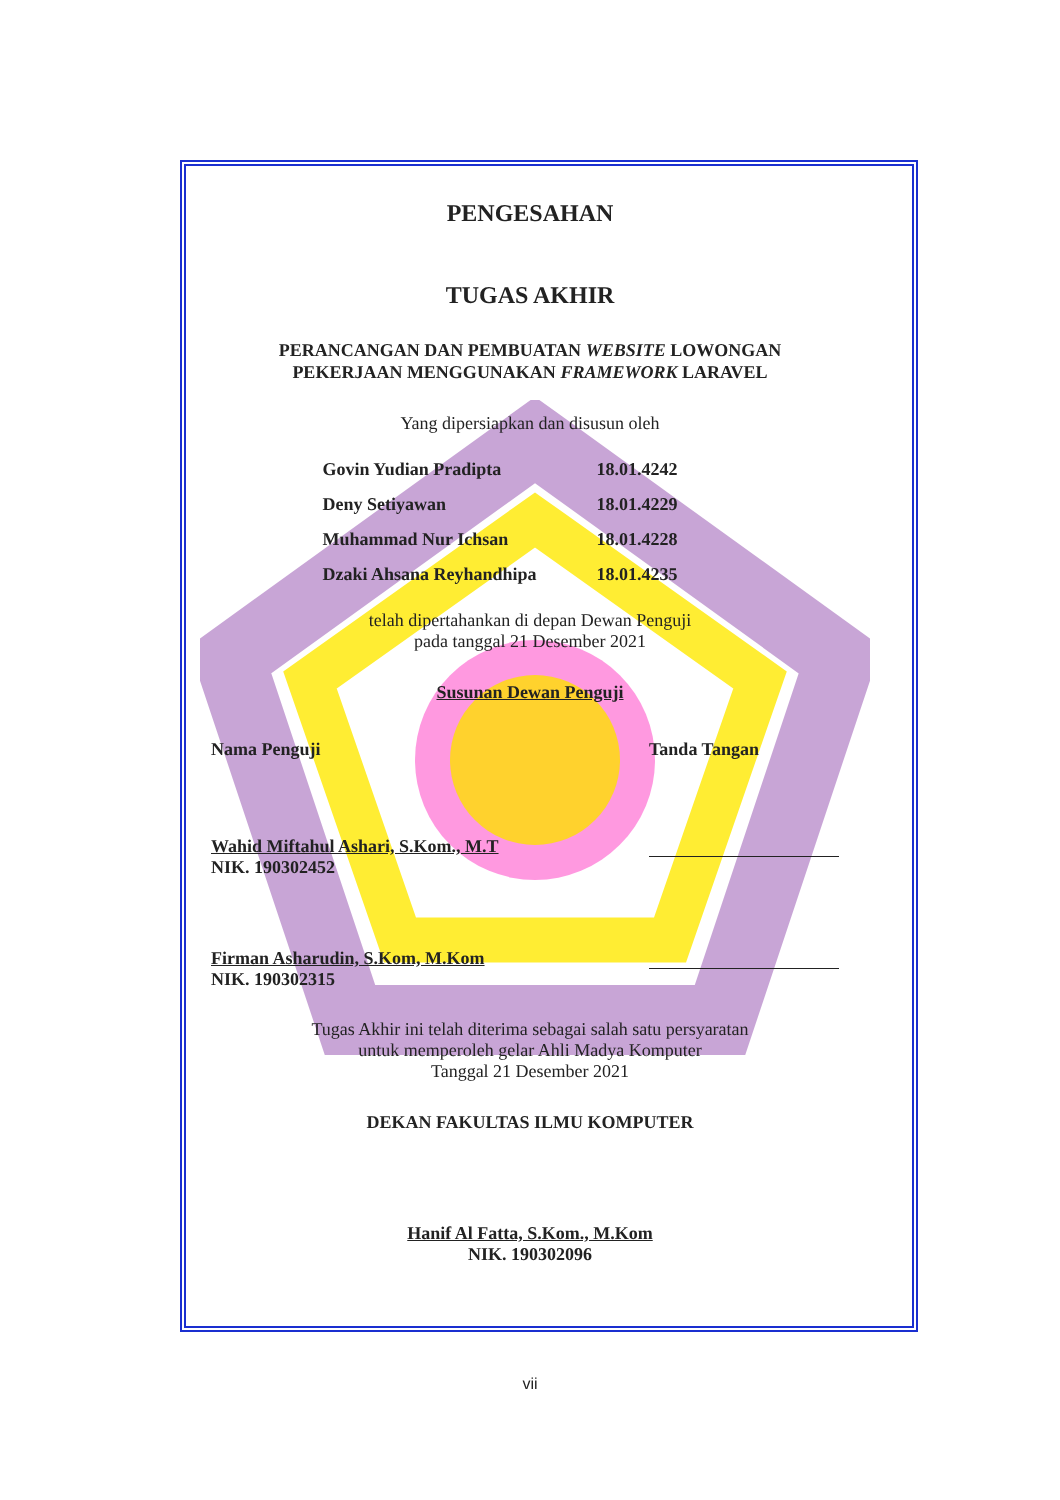PENGESAHAN
TUGAS AKHIR
PERANCANGAN DAN PEMBUATAN WEBSITE LOWONGAN
PEKERJAAN MENGGUNAKAN FRAMEWORK LARAVEL
Yang dipersiapkan dan disusun oleh
| Govin Yudian Pradipta | 18.01.4242 |
| Deny Setiyawan | 18.01.4229 |
| Muhammad Nur Ichsan | 18.01.4228 |
| Dzaki Ahsana Reyhandhipa | 18.01.4235 |
telah dipertahankan di depan Dewan Penguji
pada tanggal 21 Desember 2021
Susunan Dewan Penguji
| Nama Penguji | Tanda Tangan |
| Wahid Miftahul Ashari, S.Kom., M.T NIK. 190302452 | |
| Firman Asharudin, S.Kom, M.Kom NIK. 190302315 | |
Tugas Akhir ini telah diterima sebagai salah satu persyaratan
untuk memperoleh gelar Ahli Madya Komputer
Tanggal 21 Desember 2021
DEKAN FAKULTAS ILMU KOMPUTER
Hanif Al Fatta, S.Kom., M.Kom
NIK. 190302096
vii